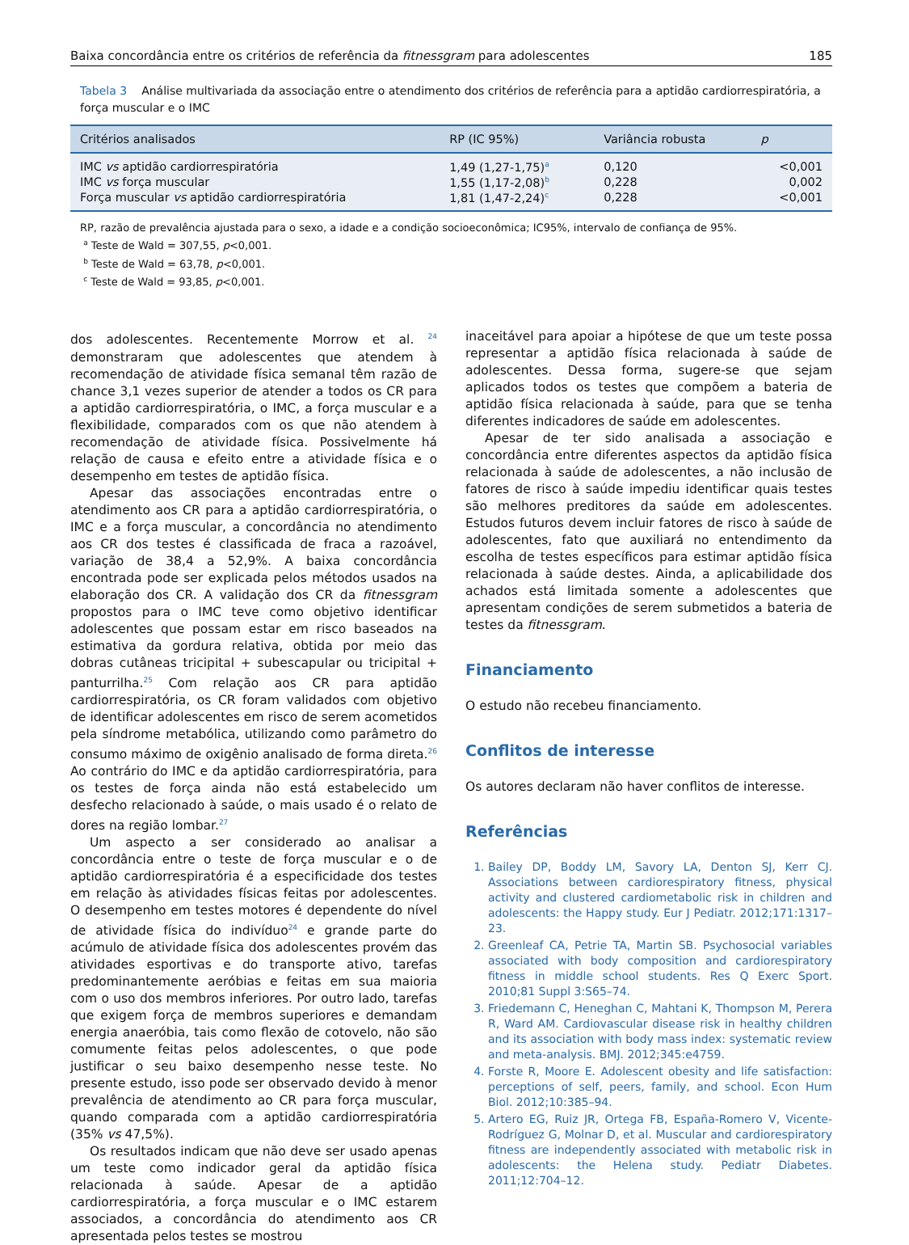Baixa concordância entre os critérios de referência da fitnessgram para adolescentes 185
Tabela 3 Análise multivariada da associação entre o atendimento dos critérios de referência para a aptidão cardiorrespiratória, a força muscular e o IMC
| Critérios analisados | RP (IC 95%) | Variância robusta | p |
| --- | --- | --- | --- |
| IMC vs aptidão cardiorrespiratória | 1,49 (1,27-1,75)<sup>a</sup> | 0,120 | <0,001 |
| IMC vs força muscular | 1,55 (1,17-2,08)<sup>b</sup> | 0,228 | 0,002 |
| Força muscular vs aptidão cardiorrespiratória | 1,81 (1,47-2,24)<sup>c</sup> | 0,228 | <0,001 |
RP, razão de prevalência ajustada para o sexo, a idade e a condição socioeconômica; IC95%, intervalo de confiança de 95%.
<sup>a</sup> Teste de Wald = 307,55, p<0,001.
<sup>b</sup> Teste de Wald = 63,78, p<0,001.
<sup>c</sup> Teste de Wald = 93,85, p<0,001.
dos adolescentes. Recentemente Morrow et al. <sup>24</sup> demonstraram que adolescentes que atendem à recomendação de atividade física semanal têm razão de chance 3,1 vezes superior de atender a todos os CR para a aptidão cardiorrespiratória, o IMC, a força muscular e a flexibilidade, comparados com os que não atendem à recomendação de atividade física. Possivelmente há relação de causa e efeito entre a atividade física e o desempenho em testes de aptidão física.
Apesar das associações encontradas entre o atendimento aos CR para a aptidão cardiorrespiratória, o IMC e a força muscular, a concordância no atendimento aos CR dos testes é classificada de fraca a razoável, variação de 38,4 a 52,9%. A baixa concordância encontrada pode ser explicada pelos métodos usados na elaboração dos CR. A validação dos CR da fitnessgram propostos para o IMC teve como objetivo identificar adolescentes que possam estar em risco baseados na estimativa da gordura relativa, obtida por meio das dobras cutâneas tricipital + subescapular ou tricipital + panturrilha.<sup>25</sup> Com relação aos CR para aptidão cardiorrespiratória, os CR foram validados com objetivo de identificar adolescentes em risco de serem acometidos pela síndrome metabólica, utilizando como parâmetro do consumo máximo de oxigênio analisado de forma direta.<sup>26</sup> Ao contrário do IMC e da aptidão cardiorrespiratória, para os testes de força ainda não está estabelecido um desfecho relacionado à saúde, o mais usado é o relato de dores na região lombar.<sup>27</sup>
Um aspecto a ser considerado ao analisar a concordância entre o teste de força muscular e o de aptidão cardiorrespiratória é a especificidade dos testes em relação às atividades físicas feitas por adolescentes. O desempenho em testes motores é dependente do nível de atividade física do indivíduo<sup>24</sup> e grande parte do acúmulo de atividade física dos adolescentes provém das atividades esportivas e do transporte ativo, tarefas predominantemente aeróbias e feitas em sua maioria com o uso dos membros inferiores. Por outro lado, tarefas que exigem força de membros superiores e demandam energia anaeróbia, tais como flexão de cotovelo, não são comumente feitas pelos adolescentes, o que pode justificar o seu baixo desempenho nesse teste. No presente estudo, isso pode ser observado devido à menor prevalência de atendimento ao CR para força muscular, quando comparada com a aptidão cardiorrespiratória (35% vs 47,5%).
Os resultados indicam que não deve ser usado apenas um teste como indicador geral da aptidão física relacionada à saúde. Apesar de a aptidão cardiorrespiratória, a força muscular e o IMC estarem associados, a concordância do atendimento aos CR apresentada pelos testes se mostrou
inaceitável para apoiar a hipótese de que um teste possa representar a aptidão física relacionada à saúde de adolescentes. Dessa forma, sugere-se que sejam aplicados todos os testes que compõem a bateria de aptidão física relacionada à saúde, para que se tenha diferentes indicadores de saúde em adolescentes.
Apesar de ter sido analisada a associação e concordância entre diferentes aspectos da aptidão física relacionada à saúde de adolescentes, a não inclusão de fatores de risco à saúde impediu identificar quais testes são melhores preditores da saúde em adolescentes. Estudos futuros devem incluir fatores de risco à saúde de adolescentes, fato que auxiliará no entendimento da escolha de testes específicos para estimar aptidão física relacionada à saúde destes. Ainda, a aplicabilidade dos achados está limitada somente a adolescentes que apresentam condições de serem submetidos a bateria de testes da fitnessgram.
Financiamento
O estudo não recebeu financiamento.
Conflitos de interesse
Os autores declaram não haver conflitos de interesse.
Referências
1. Bailey DP, Boddy LM, Savory LA, Denton SJ, Kerr CJ. Associations between cardiorespiratory fitness, physical activity and clustered cardiometabolic risk in children and adolescents: the Happy study. Eur J Pediatr. 2012;171:1317–23.
2. Greenleaf CA, Petrie TA, Martin SB. Psychosocial variables associated with body composition and cardiorespiratory fitness in middle school students. Res Q Exerc Sport. 2010;81 Suppl 3:S65–74.
3. Friedemann C, Heneghan C, Mahtani K, Thompson M, Perera R, Ward AM. Cardiovascular disease risk in healthy children and its association with body mass index: systematic review and meta-analysis. BMJ. 2012;345:e4759.
4. Forste R, Moore E. Adolescent obesity and life satisfaction: perceptions of self, peers, family, and school. Econ Hum Biol. 2012;10:385–94.
5. Artero EG, Ruiz JR, Ortega FB, España-Romero V, Vicente-Rodríguez G, Molnar D, et al. Muscular and cardiorespiratory fitness are independently associated with metabolic risk in adolescents: the Helena study. Pediatr Diabetes. 2011;12:704–12.